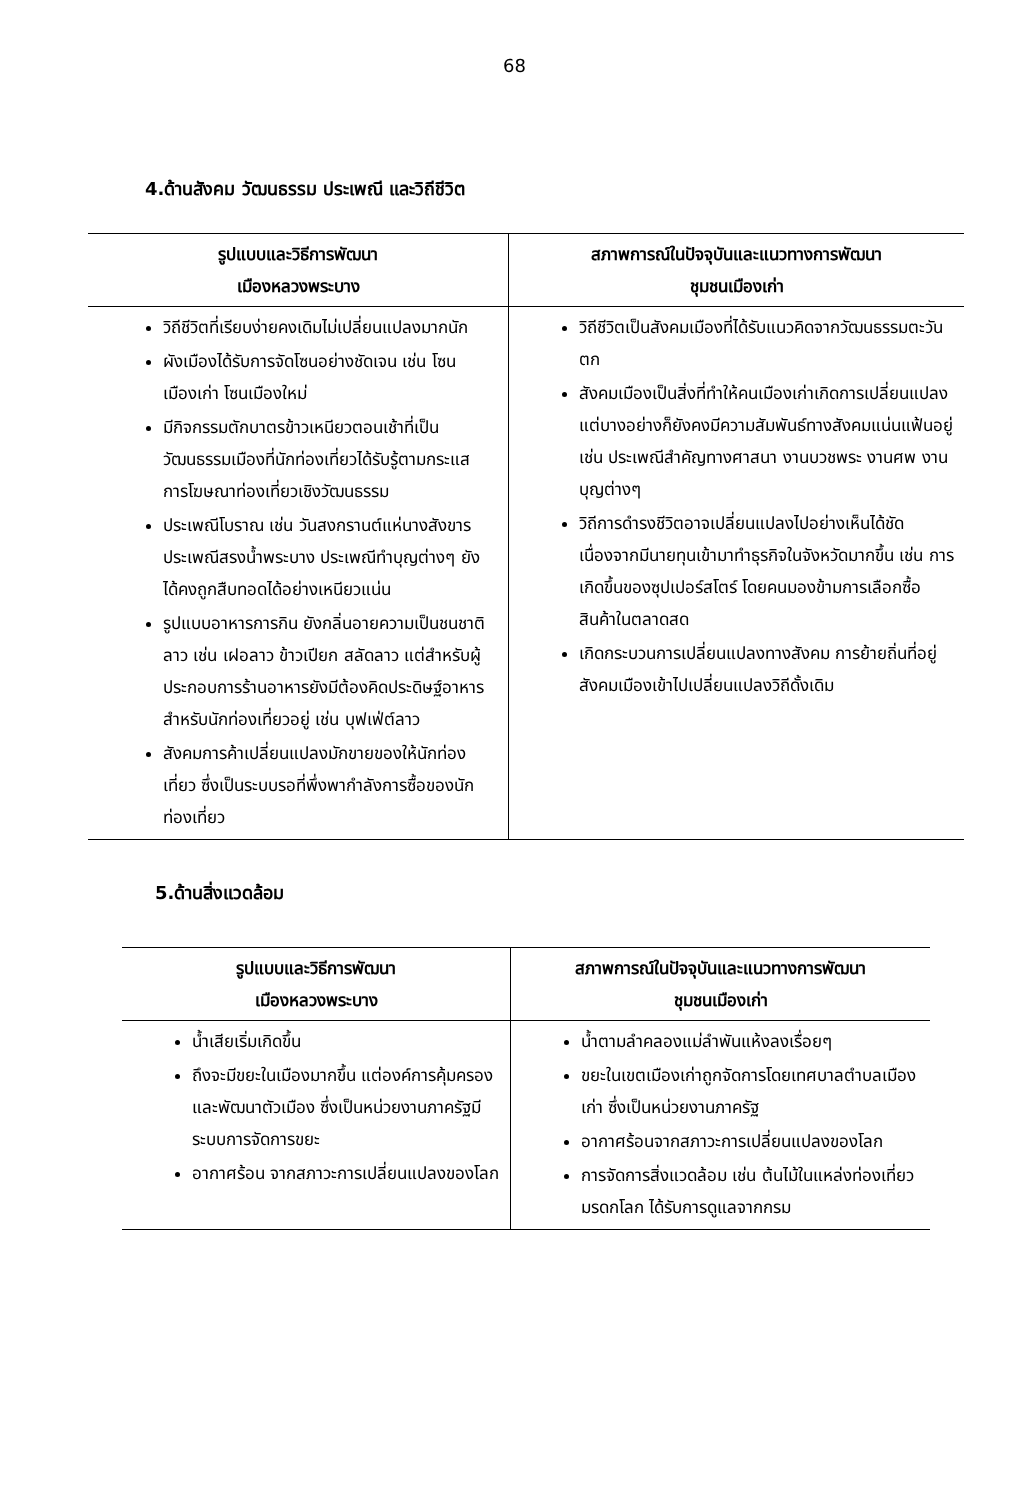68
4.ด้านสังคม วัฒนธรรม ประเพณี และวิถีชีวิต
| รูปแบบและวิธีการพัฒนา เมืองหลวงพระบาง | สภาพการณ์ในปัจจุบันและแนวทางการพัฒนา ชุมชนเมืองเก่า |
| --- | --- |
| วิถีชีวิตที่เรียบง่ายคงเดิมไม่เปลี่ยนแปลงมากนัก ผังเมืองได้รับการจัดโซนอย่างชัดเจน เช่น โซนเมืองเก่า โซนเมืองใหม่ มีกิจกรรมตักบาตรข้าวเหนียวตอนเช้าที่เป็นวัฒนธรรมเมืองที่นักท่องเที่ยวได้รับรู้ตามกระแสการโฆษณาท่องเที่ยวเชิงวัฒนธรรม ประเพณีโบราณ เช่น วันสงกรานต์แห่นางสังขาร ประเพณีสรงน้ำพระบาง ประเพณีทำบุญต่างๆ ยังได้คงถูกสืบทอดได้อย่างเหนียวแน่น รูปแบบอาหารการกิน ยังกลิ่นอายความเป็นชนชาติลาว เช่น เฝอลาว ข้าวเปียก สลัดลาว แต่สำหรับผู้ประกอบการร้านอาหารยังมีต้องคิดประดิษฐ์อาหารสำหรับนักท่องเที่ยวอยู่ เช่น บุฟเฟ่ต์ลาว สังคมการค้าเปลี่ยนแปลงมักขายของให้นักท่องเที่ยว ซึ่งเป็นระบบรอที่พึ่งพากำลังการซื้อของนักท่องเที่ยว | วิถีชีวิตเป็นสังคมเมืองที่ได้รับแนวคิดจากวัฒนธรรมตะวันตก สังคมเมืองเป็นสิ่งที่ทำให้คนเมืองเก่าเกิดการเปลี่ยนแปลง แต่บางอย่างก็ยังคงมีความสัมพันธ์ทางสังคมแน่นแฟ้นอยู่ เช่น ประเพณีสำคัญทางศาสนา งานบวชพระ งานศพ งานบุญต่างๆ วิถีการดำรงชีวิตอาจเปลี่ยนแปลงไปอย่างเห็นได้ชัด เนื่องจากมีนายทุนเข้ามาทำธุรกิจในจังหวัดมากขึ้น เช่น การเกิดขึ้นของซุปเปอร์สโตร์ โดยคนมองข้ามการเลือกซื้อสินค้าในตลาดสด เกิดกระบวนการเปลี่ยนแปลงทางสังคม การย้ายถิ่นที่อยู่ สังคมเมืองเข้าไปเปลี่ยนแปลงวิถีดั้งเดิม |
5.ด้านสิ่งแวดล้อม
| รูปแบบและวิธีการพัฒนา เมืองหลวงพระบาง | สภาพการณ์ในปัจจุบันและแนวทางการพัฒนา ชุมชนเมืองเก่า |
| --- | --- |
| น้ำเสียเริ่มเกิดขึ้น ถึงจะมีขยะในเมืองมากขึ้น แต่องค์การคุ้มครองและพัฒนาตัวเมือง ซึ่งเป็นหน่วยงานภาครัฐมีระบบการจัดการขยะ อากาศร้อน จากสภาวะการเปลี่ยนแปลงของโลก | น้ำตามลำคลองแม่ลำพันแห้งลงเรื่อยๆ ขยะในเขตเมืองเก่าถูกจัดการโดยเทศบาลตำบลเมืองเก่า ซึ่งเป็นหน่วยงานภาครัฐ อากาศร้อนจากสภาวะการเปลี่ยนแปลงของโลก การจัดการสิ่งแวดล้อม เช่น ต้นไม้ในแหล่งท่องเที่ยวมรดกโลก ได้รับการดูแลจากกรม |